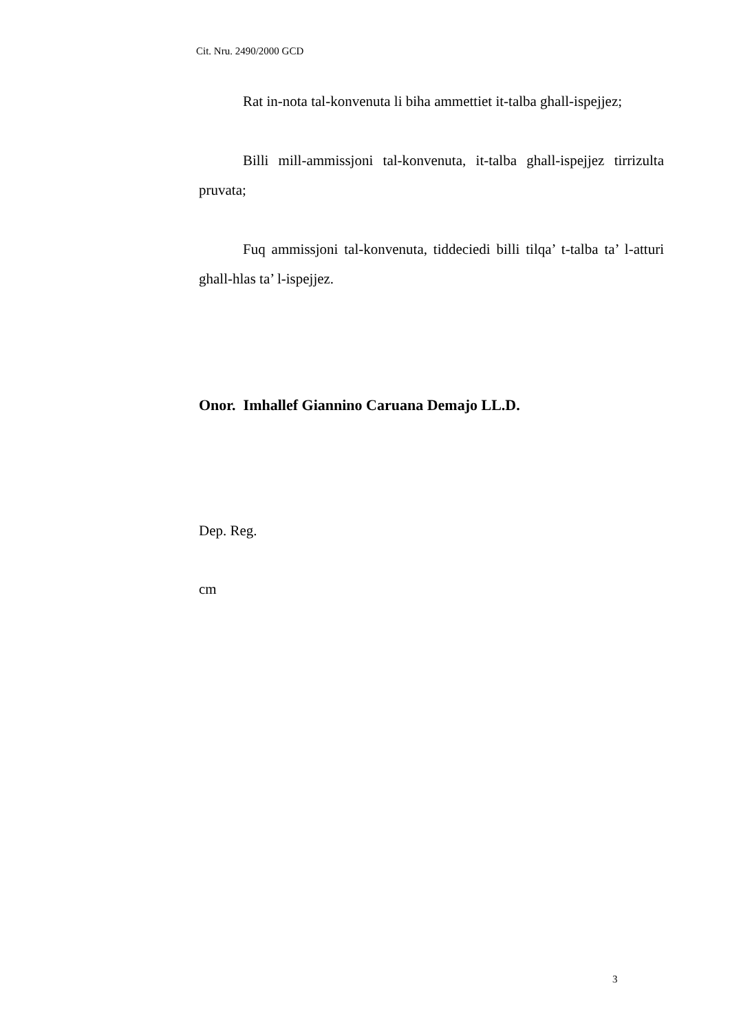Cit. Nru. 2490/2000 GCD
Rat in-nota tal-konvenuta li biha ammettiet it-talba ghall-ispejjez;
Billi mill-ammissjoni tal-konvenuta, it-talba ghall-ispejjez tirrizulta pruvata;
Fuq ammissjoni tal-konvenuta, tiddeciedi billi tilqa’ t-talba ta’ l-atturi ghall-hlas ta’ l-ispejjez.
Onor. Imhallef Giannino Caruana Demajo LL.D.
Dep. Reg.
cm
3